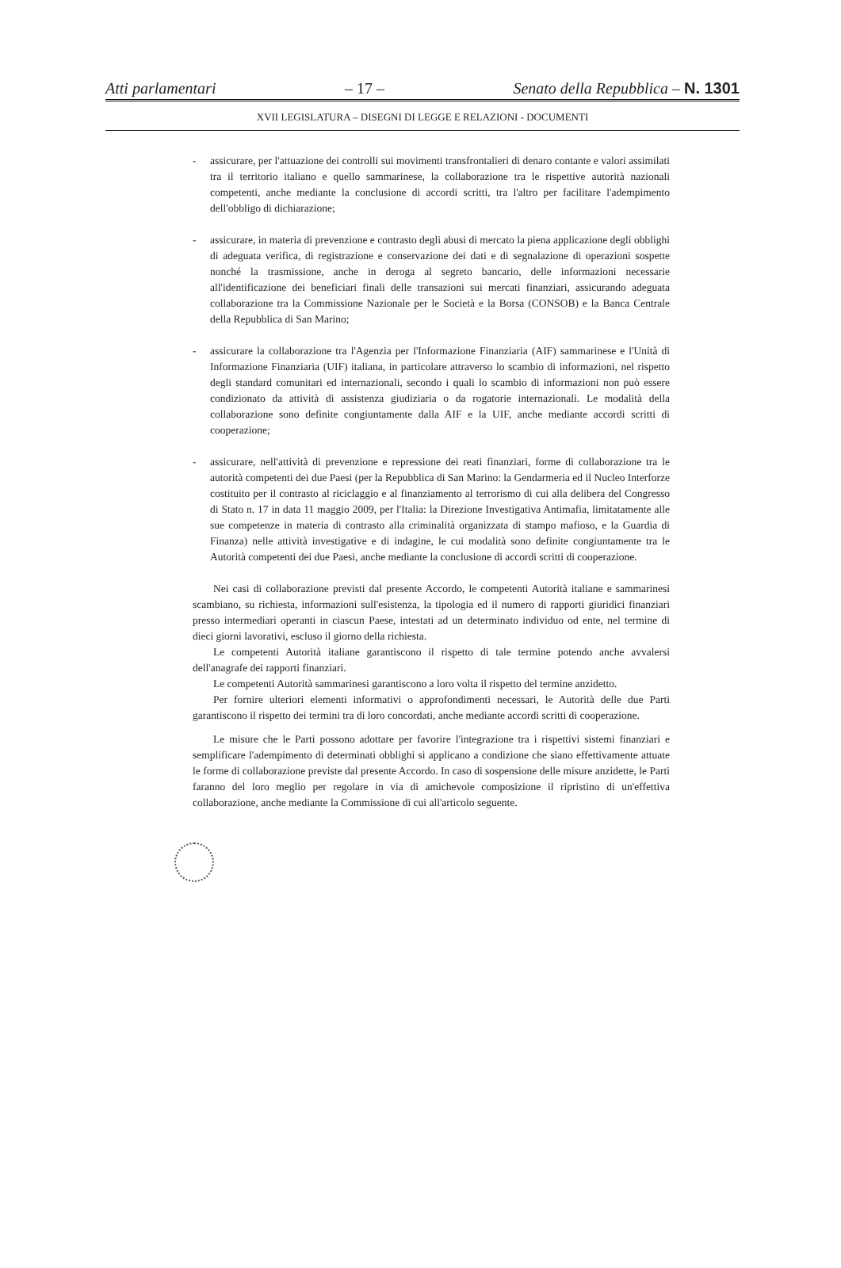Atti parlamentari – 17 – Senato della Repubblica – N. 1301
XVII LEGISLATURA – DISEGNI DI LEGGE E RELAZIONI - DOCUMENTI
- assicurare, per l'attuazione dei controlli sui movimenti transfrontalieri di denaro contante e valori assimilati tra il territorio italiano e quello sammarinese, la collaborazione tra le rispettive autorità nazionali competenti, anche mediante la conclusione di accordi scritti, tra l'altro per facilitare l'adempimento dell'obbligo di dichiarazione;
- assicurare, in materia di prevenzione e contrasto degli abusi di mercato la piena applicazione degli obblighi di adeguata verifica, di registrazione e conservazione dei dati e di segnalazione di operazioni sospette nonché la trasmissione, anche in deroga al segreto bancario, delle informazioni necessarie all'identificazione dei beneficiari finali delle transazioni sui mercati finanziari, assicurando adeguata collaborazione tra la Commissione Nazionale per le Società e la Borsa (CONSOB) e la Banca Centrale della Repubblica di San Marino;
- assicurare la collaborazione tra l'Agenzia per l'Informazione Finanziaria (AIF) sammarinese e l'Unità di Informazione Finanziaria (UIF) italiana, in particolare attraverso lo scambio di informazioni, nel rispetto degli standard comunitari ed internazionali, secondo i quali lo scambio di informazioni non può essere condizionato da attività di assistenza giudiziaria o da rogatorie internazionali. Le modalità della collaborazione sono definite congiuntamente dalla AIF e la UIF, anche mediante accordi scritti di cooperazione;
- assicurare, nell'attività di prevenzione e repressione dei reati finanziari, forme di collaborazione tra le autorità competenti dei due Paesi (per la Repubblica di San Marino: la Gendarmeria ed il Nucleo Interforze costituito per il contrasto al riciclaggio e al finanziamento al terrorismo di cui alla delibera del Congresso di Stato n. 17 in data 11 maggio 2009, per l'Italia: la Direzione Investigativa Antimafia, limitatamente alle sue competenze in materia di contrasto alla criminalità organizzata di stampo mafioso, e la Guardia di Finanza) nelle attività investigative e di indagine, le cui modalità sono definite congiuntamente tra le Autorità competenti dei due Paesi, anche mediante la conclusione di accordi scritti di cooperazione.
Nei casi di collaborazione previsti dal presente Accordo, le competenti Autorità italiane e sammarinesi scambiano, su richiesta, informazioni sull'esistenza, la tipologia ed il numero di rapporti giuridici finanziari presso intermediari operanti in ciascun Paese, intestati ad un determinato individuo od ente, nel termine di dieci giorni lavorativi, escluso il giorno della richiesta.
Le competenti Autorità italiane garantiscono il rispetto di tale termine potendo anche avvalersi dell'anagrafe dei rapporti finanziari.
Le competenti Autorità sammarinesi garantiscono a loro volta il rispetto del termine anzidetto.
Per fornire ulteriori elementi informativi o approfondimenti necessari, le Autorità delle due Parti garantiscono il rispetto dei termini tra di loro concordati, anche mediante accordi scritti di cooperazione.
Le misure che le Parti possono adottare per favorire l'integrazione tra i rispettivi sistemi finanziari e semplificare l'adempimento di determinati obblighi si applicano a condizione che siano effettivamente attuate le forme di collaborazione previste dal presente Accordo. In caso di sospensione delle misure anzidette, le Parti faranno del loro meglio per regolare in via di amichevole composizione il ripristino di un'effettiva collaborazione, anche mediante la Commissione di cui all'articolo seguente.